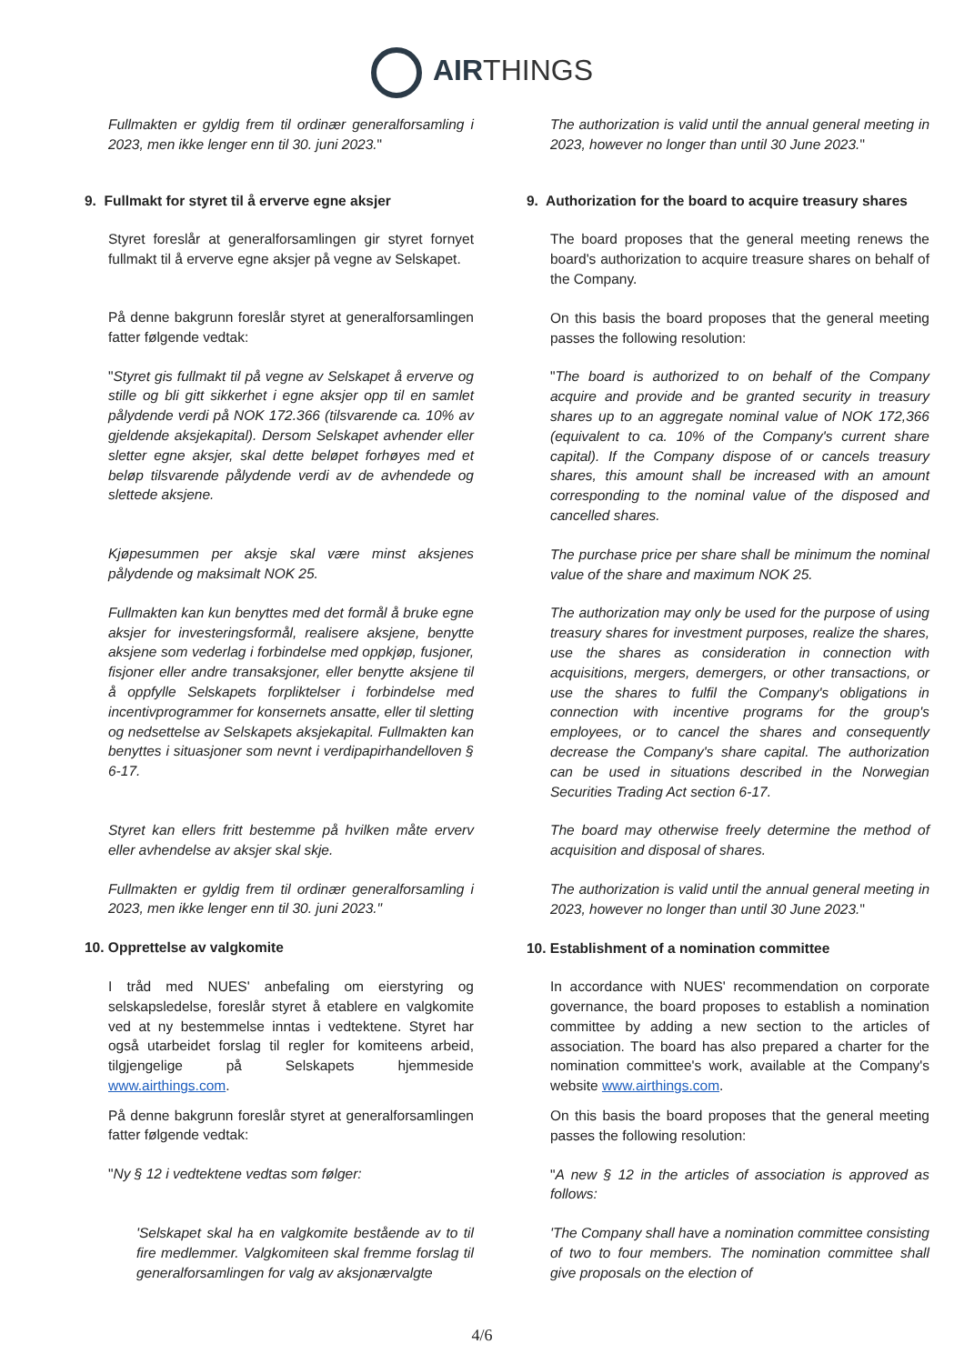AIRTHINGS
Fullmakten er gyldig frem til ordinær generalforsamling i 2023, men ikke lenger enn til 30. juni 2023."
9. Fullmakt for styret til å erverve egne aksjer
Styret foreslår at generalforsamlingen gir styret fornyet fullmakt til å erverve egne aksjer på vegne av Selskapet.
På denne bakgrunn foreslår styret at generalforsamlingen fatter følgende vedtak:
"Styret gis fullmakt til på vegne av Selskapet å erverve og stille og bli gitt sikkerhet i egne aksjer opp til en samlet pålydende verdi på NOK 172.366 (tilsvarende ca. 10% av gjeldende aksjekapital). Dersom Selskapet avhender eller sletter egne aksjer, skal dette beløpet forhøyes med et beløp tilsvarende pålydende verdi av de avhendede og slettede aksjene.
Kjøpesummen per aksje skal være minst aksjenes pålydende og maksimalt NOK 25.
Fullmakten kan kun benyttes med det formål å bruke egne aksjer for investeringsformål, realisere aksjene, benytte aksjene som vederlag i forbindelse med oppkjøp, fusjoner, fisjoner eller andre transaksjoner, eller benytte aksjene til å oppfylle Selskapets forpliktelser i forbindelse med incentivprogrammer for konsernets ansatte, eller til sletting og nedsettelse av Selskapets aksjekapital. Fullmakten kan benyttes i situasjoner som nevnt i verdipapirhandelloven § 6-17.
Styret kan ellers fritt bestemme på hvilken måte erverv eller avhendelse av aksjer skal skje.
Fullmakten er gyldig frem til ordinær generalforsamling i 2023, men ikke lenger enn til 30. juni 2023."
10. Opprettelse av valgkomite
I tråd med NUES' anbefaling om eierstyring og selskapsledelse, foreslår styret å etablere en valgkomite ved at ny bestemmelse inntas i vedtektene. Styret har også utarbeidet forslag til regler for komiteens arbeid, tilgjengelige på Selskapets hjemmeside www.airthings.com.
På denne bakgrunn foreslår styret at generalforsamlingen fatter følgende vedtak:
"Ny § 12 i vedtektene vedtas som følger:
'Selskapet skal ha en valgkomite bestående av to til fire medlemmer. Valgkomiteen skal fremme forslag til generalforsamlingen for valg av aksjonærvalgte
The authorization is valid until the annual general meeting in 2023, however no longer than until 30 June 2023."
9. Authorization for the board to acquire treasury shares
The board proposes that the general meeting renews the board's authorization to acquire treasure shares on behalf of the Company.
On this basis the board proposes that the general meeting passes the following resolution:
"The board is authorized to on behalf of the Company acquire and provide and be granted security in treasury shares up to an aggregate nominal value of NOK 172,366 (equivalent to ca. 10% of the Company's current share capital). If the Company dispose of or cancels treasury shares, this amount shall be increased with an amount corresponding to the nominal value of the disposed and cancelled shares.
The purchase price per share shall be minimum the nominal value of the share and maximum NOK 25.
The authorization may only be used for the purpose of using treasury shares for investment purposes, realize the shares, use the shares as consideration in connection with acquisitions, mergers, demergers, or other transactions, or use the shares to fulfil the Company's obligations in connection with incentive programs for the group's employees, or to cancel the shares and consequently decrease the Company's share capital. The authorization can be used in situations described in the Norwegian Securities Trading Act section 6-17.
The board may otherwise freely determine the method of acquisition and disposal of shares.
The authorization is valid until the annual general meeting in 2023, however no longer than until 30 June 2023."
10. Establishment of a nomination committee
In accordance with NUES' recommendation on corporate governance, the board proposes to establish a nomination committee by adding a new section to the articles of association. The board has also prepared a charter for the nomination committee's work, available at the Company's website www.airthings.com.
On this basis the board proposes that the general meeting passes the following resolution:
"A new § 12 in the articles of association is approved as follows:
'The Company shall have a nomination committee consisting of two to four members. The nomination committee shall give proposals on the election of
4/6